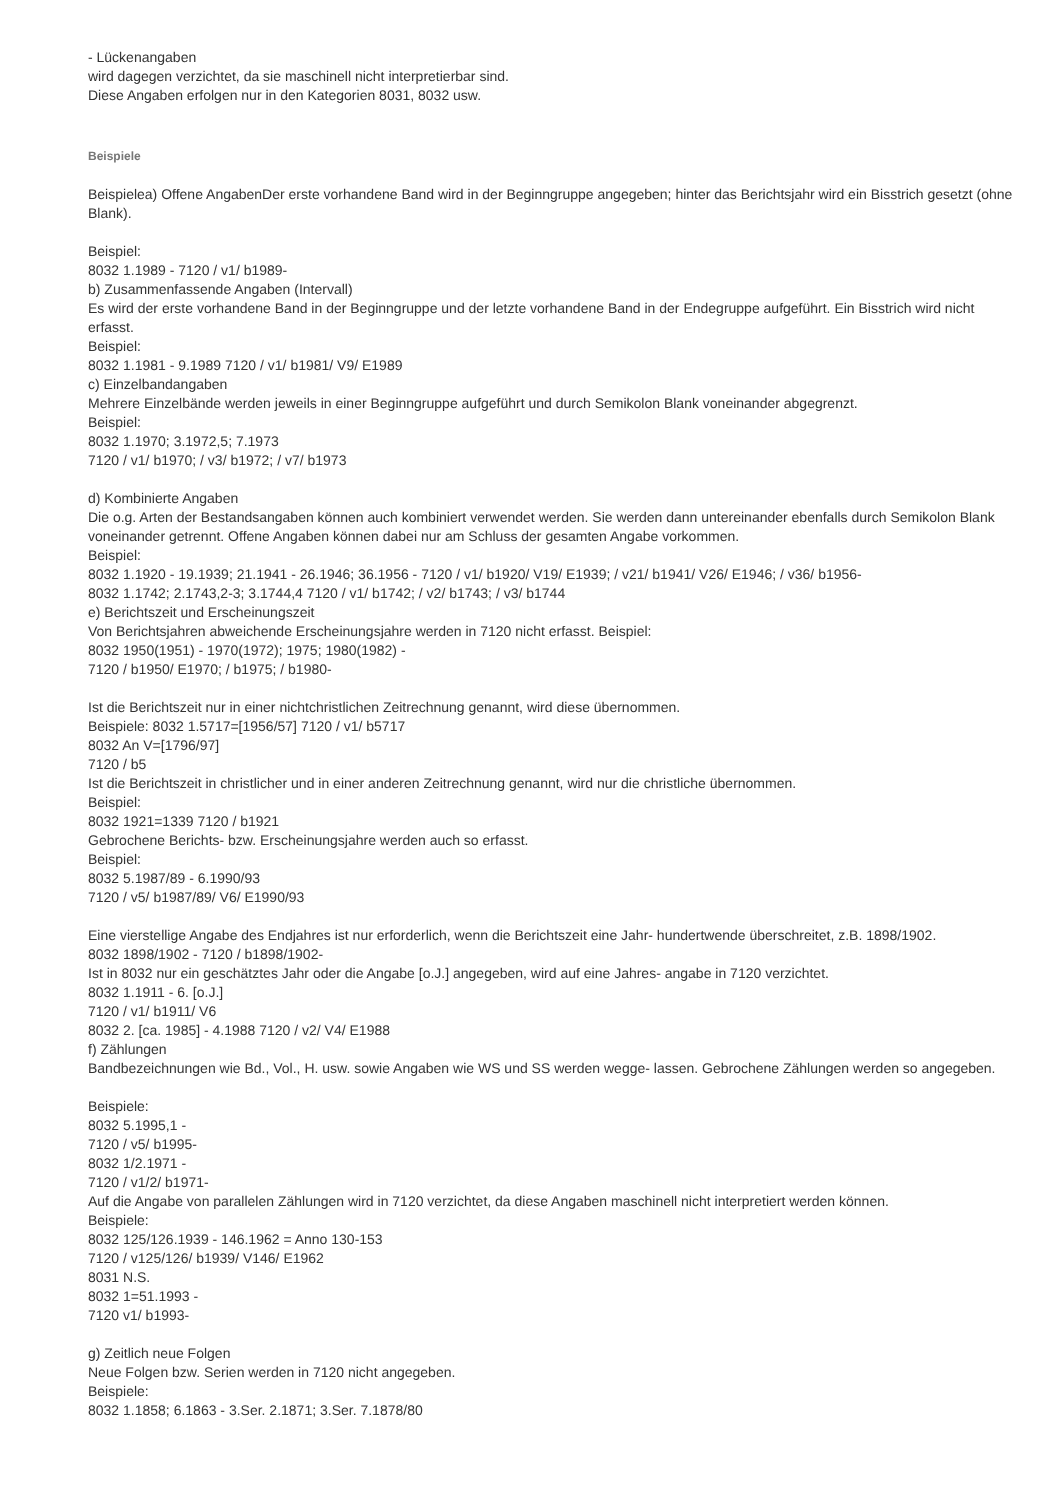- Lückenangaben
wird dagegen verzichtet, da sie maschinell nicht interpretierbar sind.
Diese Angaben erfolgen nur in den Kategorien 8031, 8032 usw.
Beispiele
Beispielea) Offene AngabenDer erste vorhandene Band wird in der Beginngruppe angegeben; hinter das Berichtsjahr wird ein Bisstrich gesetzt (ohne Blank).
Beispiel:
8032 1.1989 - 7120 / v1/ b1989-
b) Zusammenfassende Angaben (Intervall)
Es wird der erste vorhandene Band in der Beginngruppe und der letzte vorhandene Band in der Endegruppe aufgeführt. Ein Bisstrich wird nicht erfasst.
Beispiel:
8032 1.1981 - 9.1989 7120 / v1/ b1981/ V9/ E1989
c) Einzelbandangaben
Mehrere Einzelbände werden jeweils in einer Beginngruppe aufgeführt und durch Semikolon Blank voneinander abgegrenzt.
Beispiel:
8032 1.1970; 3.1972,5; 7.1973
7120 / v1/ b1970; / v3/ b1972; / v7/ b1973
d) Kombinierte Angaben
Die o.g. Arten der Bestandsangaben können auch kombiniert verwendet werden. Sie werden dann untereinander ebenfalls durch Semikolon Blank voneinander getrennt. Offene Angaben können dabei nur am Schluss der gesamten Angabe vorkommen.
Beispiel:
8032 1.1920 - 19.1939; 21.1941 - 26.1946; 36.1956 - 7120 / v1/ b1920/ V19/ E1939; / v21/ b1941/ V26/ E1946; / v36/ b1956-
8032 1.1742; 2.1743,2-3; 3.1744,4 7120 / v1/ b1742; / v2/ b1743; / v3/ b1744
e) Berichtszeit und Erscheinungszeit
Von Berichtsjahren abweichende Erscheinungsjahre werden in 7120 nicht erfasst. Beispiel:
8032 1950(1951) - 1970(1972); 1975; 1980(1982) -
7120 / b1950/ E1970; / b1975; / b1980-
Ist die Berichtszeit nur in einer nichtchristlichen Zeitrechnung genannt, wird diese übernommen.
Beispiele: 8032 1.5717=[1956/57] 7120 / v1/ b5717
8032 An V=[1796/97]
7120 / b5
Ist die Berichtszeit in christlicher und in einer anderen Zeitrechnung genannt, wird nur die christliche übernommen.
Beispiel:
8032 1921=1339 7120 / b1921
Gebrochene Berichts- bzw. Erscheinungsjahre werden auch so erfasst.
Beispiel:
8032 5.1987/89 - 6.1990/93
7120 / v5/ b1987/89/ V6/ E1990/93
Eine vierstellige Angabe des Endjahres ist nur erforderlich, wenn die Berichtszeit eine Jahr- hundertwende überschreitet, z.B. 1898/1902.
8032 1898/1902 - 7120 / b1898/1902-
Ist in 8032 nur ein geschätztes Jahr oder die Angabe [o.J.] angegeben, wird auf eine Jahres- angabe in 7120 verzichtet.
8032 1.1911 - 6. [o.J.]
7120 / v1/ b1911/ V6
8032 2. [ca. 1985] - 4.1988 7120 / v2/ V4/ E1988
f) Zählungen
Bandbezeichnungen wie Bd., Vol., H. usw. sowie Angaben wie WS und SS werden wegge- lassen. Gebrochene Zählungen werden so angegeben.
Beispiele:
8032 5.1995,1 -
7120 / v5/ b1995-
8032 1/2.1971 -
7120 / v1/2/ b1971-
Auf die Angabe von parallelen Zählungen wird in 7120 verzichtet, da diese Angaben maschinell nicht interpretiert werden können.
Beispiele:
8032 125/126.1939 - 146.1962 = Anno 130-153
7120 / v125/126/ b1939/ V146/ E1962
8031 N.S.
8032 1=51.1993 -
7120 v1/ b1993-
g) Zeitlich neue Folgen
Neue Folgen bzw. Serien werden in 7120 nicht angegeben.
Beispiele:
8032 1.1858; 6.1863 - 3.Ser. 2.1871; 3.Ser. 7.1878/80